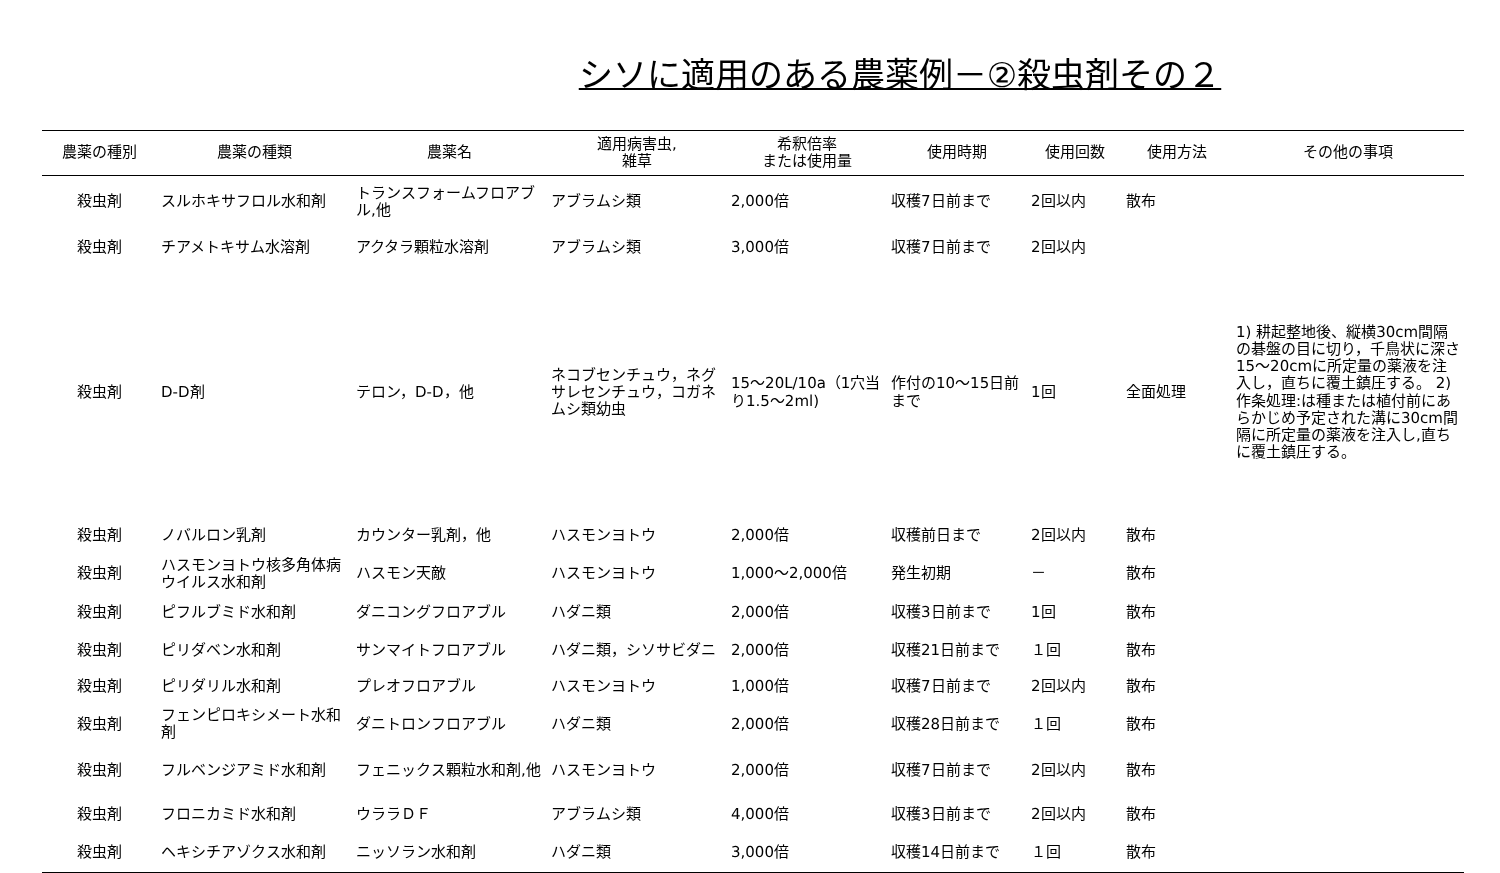シソに適用のある農薬例－②殺虫剤その２
| 農薬の種別 | 農薬の種類 | 農薬名 | 適用病害虫, 雑草 | 希釈倍率 または使用量 | 使用時期 | 使用回数 | 使用方法 | その他の事項 |
| --- | --- | --- | --- | --- | --- | --- | --- | --- |
| 殺虫剤 | スルホキサフロル水和剤 | トランスフォームフロアブル,他 | アブラムシ類 | 2,000倍 | 収穫7日前まで | 2回以内 | 散布 | |
| 殺虫剤 | チアメトキサム水溶剤 | アクタラ顆粒水溶剤 | アブラムシ類 | 3,000倍 | 収穫7日前まで | 2回以内 | | |
| 殺虫剤 | D-D剤 | テロン，D-D，他 | ネコブセンチュウ，ネグサレセンチュウ，コガネムシ類幼虫 | 15～20L/10a（1穴当り1.5～2ml) | 作付の10～15日前まで | 1回 | 全面処理 | 1) 耕起整地後、縦横30cm間隔の碁盤の目に切り，千鳥状に深さ15～20cmに所定量の薬液を注入し，直ちに覆土鎮圧する。 2) 作条処理:は種または植付前にあらかじめ予定された溝に30cm間隔に所定量の薬液を注入し,直ちに覆土鎮圧する。 |
| 殺虫剤 | ノバルロン乳剤 | カウンター乳剤，他 | ハスモンヨトウ | 2,000倍 | 収穫前日まで | 2回以内 | 散布 | |
| 殺虫剤 | ハスモンヨトウ核多角体病ウイルス水和剤 | ハスモン天敵 | ハスモンヨトウ | 1,000～2,000倍 | 発生初期 | － | 散布 | |
| 殺虫剤 | ピフルブミド水和剤 | ダニコングフロアブル | ハダニ類 | 2,000倍 | 収穫3日前まで | 1回 | 散布 | |
| 殺虫剤 | ピリダベン水和剤 | サンマイトフロアブル | ハダニ類，シソサビダニ | 2,000倍 | 収穫21日前まで | １回 | 散布 | |
| 殺虫剤 | ピリダリル水和剤 | プレオフロアブル | ハスモンヨトウ | 1,000倍 | 収穫7日前まで | 2回以内 | 散布 | |
| 殺虫剤 | フェンピロキシメート水和剤 | ダニトロンフロアブル | ハダニ類 | 2,000倍 | 収穫28日前まで | １回 | 散布 | |
| 殺虫剤 | フルベンジアミド水和剤 | フェニックス顆粒水和剤,他 | ハスモンヨトウ | 2,000倍 | 収穫7日前まで | 2回以内 | 散布 | |
| 殺虫剤 | フロニカミド水和剤 | ウララＤＦ | アブラムシ類 | 4,000倍 | 収穫3日前まで | 2回以内 | 散布 | |
| 殺虫剤 | ヘキシチアゾクス水和剤 | ニッソラン水和剤 | ハダニ類 | 3,000倍 | 収穫14日前まで | １回 | 散布 | |